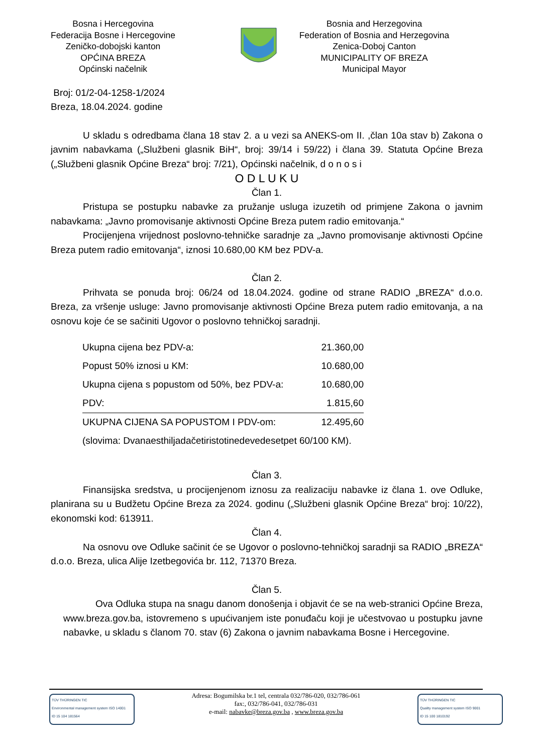Bosna i Hercegovina
Federacija Bosne i Hercegovine
Zeničko-dobojski kanton
OPĆINA BREZA
Općinski načelnik
Bosnia and Herzegovina
Federation of Bosnia and Herzegovina
Zenica-Doboj Canton
MUNICIPALITY OF BREZA
Municipal Mayor
Broj: 01/2-04-1258-1/2024
Breza, 18.04.2024. godine
U skladu s odredbama člana 18 stav 2. a u vezi sa ANEKS-om II. ,član 10a stav b) Zakona o javnim nabavkama („Službeni glasnik BiH“, broj: 39/14 i 59/22) i člana 39. Statuta Općine Breza („Službeni glasnik Općine Breza“ broj: 7/21), Općinski načelnik, d o n o s i
O D L U K U
Član 1.
Pristupa se postupku nabavke za pružanje usluga izuzetih od primjene Zakona o javnim nabavkama: „Javno promovisanje aktivnosti Općine Breza putem radio emitovanja.“
Procijenjena vrijednost poslovno-tehničke saradnje za „Javno promovisanje aktivnosti Općine Breza putem radio emitovanja“, iznosi 10.680,00 KM bez PDV-a.
Član 2.
Prihvata se ponuda broj: 06/24 od 18.04.2024. godine od strane RADIO „BREZA“ d.o.o. Breza, za vršenje usluge: Javno promovisanje aktivnosti Općine Breza putem radio emitovanja, a na osnovu koje će se sačiniti Ugovor o poslovno tehničkoj saradnji.
| Ukupna cijena bez PDV-a: | 21.360,00 |
| Popust 50% iznosi u KM: | 10.680,00 |
| Ukupna cijena s popustom od 50%, bez PDV-a: | 10.680,00 |
| PDV: | 1.815,60 |
| UKUPNA CIJENA SA POPUSTOM I PDV-om: | 12.495,60 |
| (slovima: Dvanaesthiljadačetiristotinedevedesetpet 60/100 KM). | |
Član 3.
Finansijska sredstva, u procijenjenom iznosu za realizaciju nabavke iz člana 1. ove Odluke, planirana su u Budžetu Općine Breza za 2024. godinu („Službeni glasnik Općine Breza“ broj: 10/22), ekonomski kod: 613911.
Član 4.
Na osnovu ove Odluke sačinit će se Ugovor o poslovno-tehničkoj saradnji sa RADIO „BREZA“ d.o.o. Breza, ulica Alije Izetbegovića br. 112, 71370 Breza.
Član 5.
Ova Odluka stupa na snagu danom donošenja i objavit će se na web-stranici Općine Breza, www.breza.gov.ba, istovremeno s upućivanjem iste ponuđaču koji je učestvovao u postupku javne nabavke, u skladu s članom 70. stav (6) Zakona o javnim nabavkama Bosne i Hercegovine.
TÜV THÜRINGEN TIC
Environmental management system ISO 14001
ID 15 104 181564
Adresa: Bogumilska br.1 tel, centrala 032/786-020, 032/786-061
fax:, 032/786-041, 032/786-031
e-mail: nabavke@breza.gov.ba , www.breza.gov.ba
TÜV THÜRINGEN TIC
Quality management system ISO 9001
ID 15 100 1810192